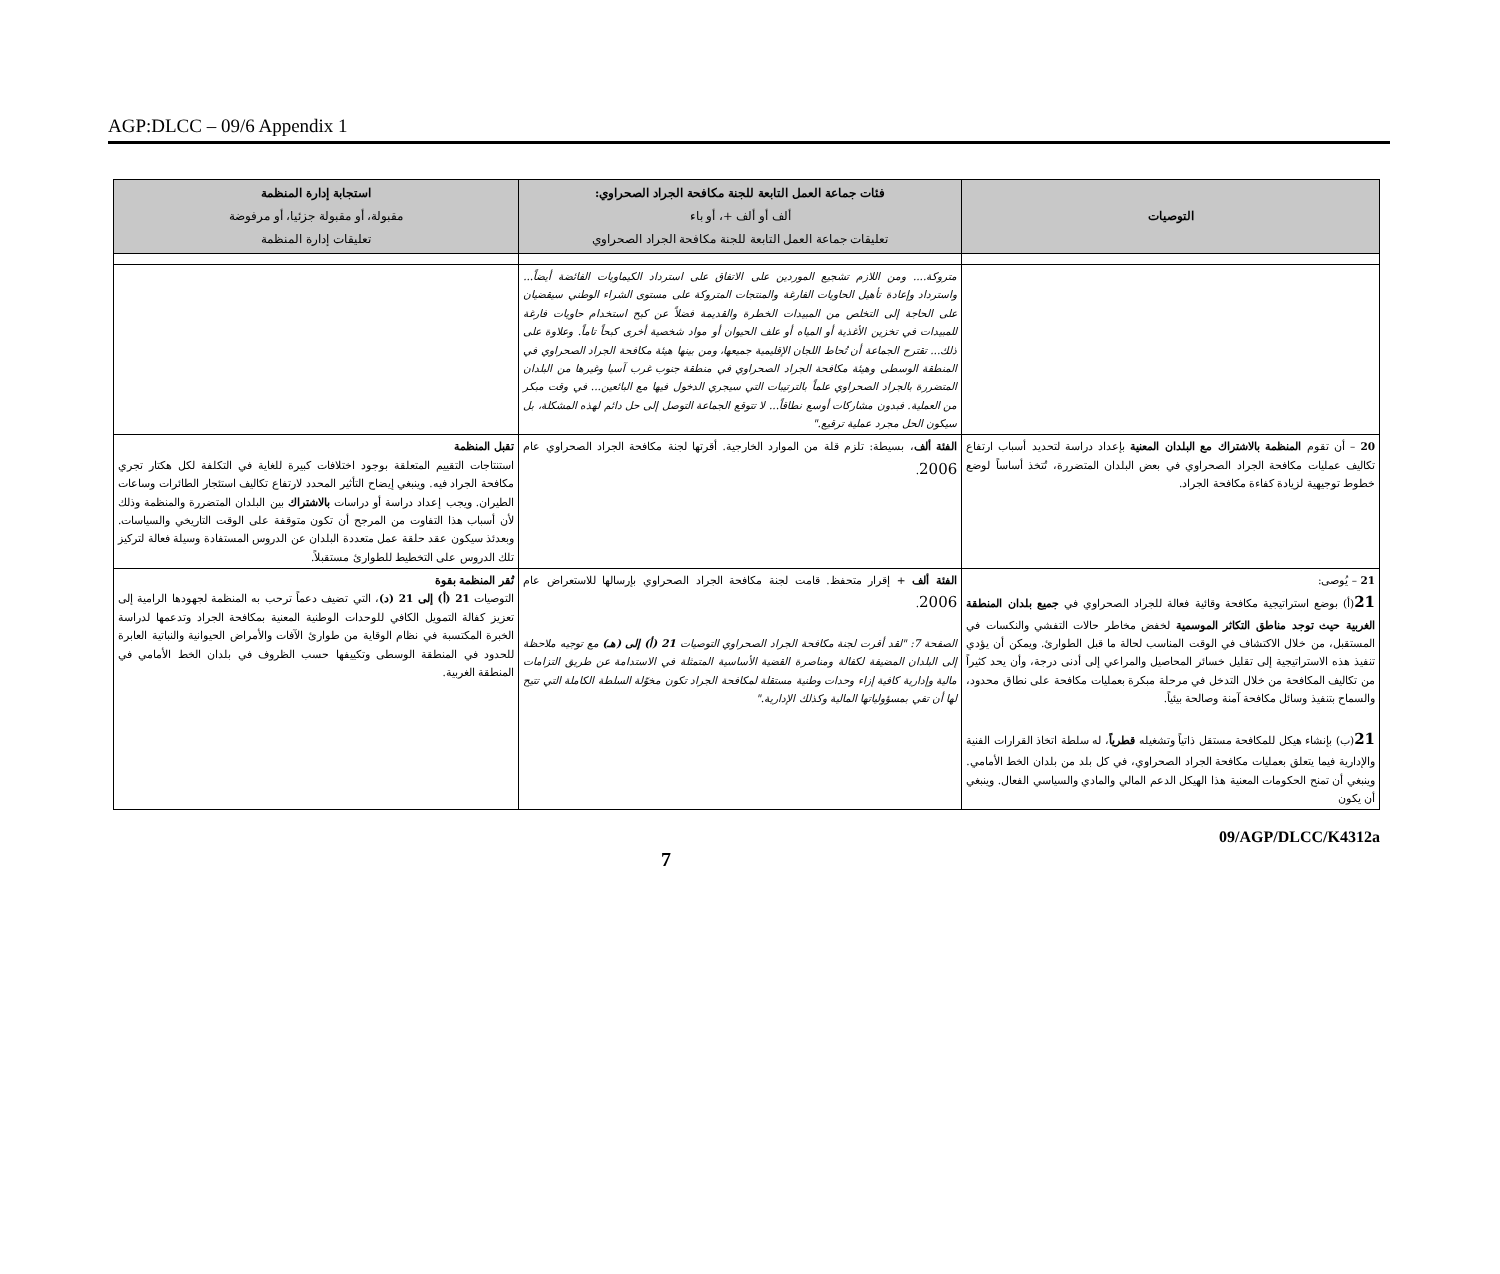AGP:DLCC – 09/6 Appendix 1
| التوصيات | فئات جماعة العمل التابعة للجنة مكافحة الجراد الصحراوي: ألف أو ألف +، أو باء تعليقات جماعة العمل التابعة للجنة مكافحة الجراد الصحراوي | استجابة إدارة المنظمة مقبولة، أو مقبولة جزئيا، أو مرفوضة تعليقات إدارة المنظمة |
| --- | --- | --- |
| | متروكة.... ومن اللازم تشجيع الموردين على الاتفاق على استرداد الكيماويات الفائضة أيضاً... واسترداد وإعادة تأهيل الحاويات الفارغة والمنتجات المتروكة على مستوى الشراء الوطني سيقضيان على الحاجة إلى التخلص من المبيدات الخطرة والقديمة فضلاً عن كبح استخدام حاويات فارغة للمبيدات في تخزين الأغذية أو المياه أو علف الحيوان أو مواد شخصية أخرى كبحاً تاماً. وعلاوة على ذلك... تقترح الجماعة أن تُحاط اللجان الإقليمية جميعها، ومن بينها هيئة مكافحة الجراد الصحراوي في المنطقة الوسطى وهيئة مكافحة الجراد الصحراوي في منطقة جنوب غرب آسيا وغيرها من البلدان المتضررة بالجراد الصحراوي علماً بالترتيبات التي سيجري الدخول فيها مع البائعين... في وقت مبكر من العملية. فبدون مشاركات أوسع نطاقاً... لا تتوقع الجماعة التوصل إلى حل دائم لهذه المشكلة، بل سيكون الحل مجرد عملية ترقيع." | |
| 20 – أن تقوم المنظمة بالاشتراك مع البلدان المعنية بإعداد دراسة لتحديد أسباب ارتفاع تكاليف عمليات مكافحة الجراد الصحراوي في بعض البلدان المتضررة، تُتخذ أساساً لوضع خطوط توجيهية لزيادة كفاءة مكافحة الجراد. | الفئة ألف ، بسيطة: تلزم قلة من الموارد الخارجية. أقرتها لجنة مكافحة الجراد الصحراوي عام 2006 . | تقبل المنظمة استنتاجات التقييم المتعلقة بوجود اختلافات كبيرة للغاية في التكلفة لكل هكتار تجري مكافحة الجراد فيه. وينبغي إيضاح التأثير المحدد لارتفاع تكاليف استئجار الطائرات وساعات الطيران. ويجب إعداد دراسة أو دراسات بالاشتراك بين البلدان المتضررة والمنظمة وذلك لأن أسباب هذا التفاوت من المرجح أن تكون متوقفة على الوقت التاريخي والسياسات. وبعدئذ سيكون عقد حلقة عمل متعددة البلدان عن الدروس المستفادة وسيلة فعالة لتركيز تلك الدروس على التخطيط للطوارئ مستقبلاً. |
| 21 – يُوصى: 21 (أ) بوضع استراتيجية مكافحة وقائية فعالة للجراد الصحراوي في جميع بلدان المنطقة الغربية حيث توجد مناطق التكاثر الموسمية لخفض مخاطر حالات التفشي والنكسات في المستقبل، من خلال الاكتشاف في الوقت المناسب لحالة ما قبل الطوارئ. ويمكن أن يؤدي تنفيذ هذه الاستراتيجية إلى تقليل خسائر المحاصيل والمراعي إلى أدنى درجة، وأن يحد كثيراً من تكاليف المكافحة من خلال التدخل في مرحلة مبكرة بعمليات مكافحة على نطاق محدود، والسماح بتنفيذ وسائل مكافحة آمنة وصالحة بيئياً. 21 (ب) بإنشاء هيكل للمكافحة مستقل ذاتياً وتشغيله قطرياً ، له سلطة اتخاذ القرارات الفنية والإدارية فيما يتعلق بعمليات مكافحة الجراد الصحراوي، في كل بلد من بلدان الخط الأمامي. وينبغي أن تمنح الحكومات المعنية هذا الهيكل الدعم المالي والمادي والسياسي الفعال. وينبغي أن يكون | الفئة ألف + إقرار متحفظ. قامت لجنة مكافحة الجراد الصحراوي بإرسالها للاستعراض عام 2006 . الصفحة 7: "لقد أقرت لجنة مكافحة الجراد الصحراوي التوصيات 21 (أ) إلى (هـ) مع توجيه ملاحظة إلى البلدان المضيفة لكفالة ومناصرة القضية الأساسية المتمثلة في الاستدامة عن طريق التزامات مالية وإدارية كافية إزاء وحدات وطنية مستقلة لمكافحة الجراد تكون مخوّلة السلطة الكاملة التي تتيح لها أن تفي بمسؤولياتها المالية وكذلك الإدارية." | تُقر المنظمة بقوة التوصيات 21 (أ) إلى 21 (د) ، التي تضيف دعماً ترحب به المنظمة لجهودها الرامية إلى تعزيز كفالة التمويل الكافي للوحدات الوطنية المعنية بمكافحة الجراد وتدعمها لدراسة الخبرة المكتسبة في نظام الوقاية من طوارئ الآفات والأمراض الحيوانية والنباتية العابرة للحدود في المنطقة الوسطى وتكييفها حسب الظروف في بلدان الخط الأمامي في المنطقة الغربية. |
7 09/AGP/DLCC/K4312a